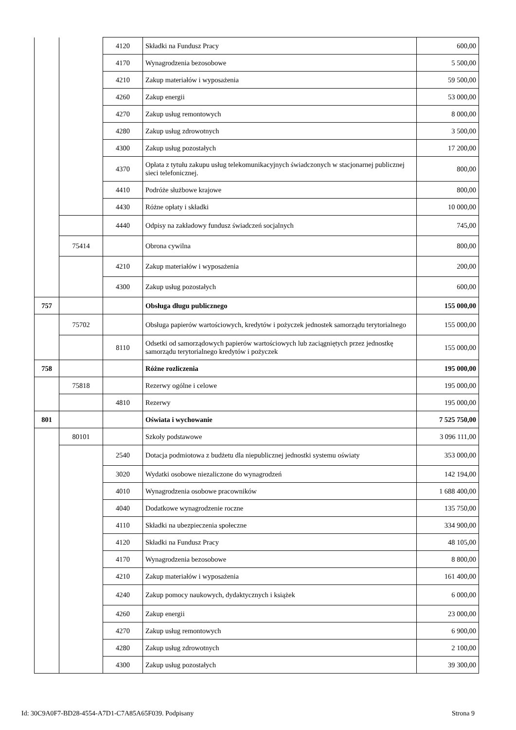| | | 4120 | Składki na Fundusz Pracy | 600,00 |
| | | 4170 | Wynagrodzenia bezosobowe | 5 500,00 |
| | | 4210 | Zakup materiałów i wyposażenia | 59 500,00 |
| | | 4260 | Zakup energii | 53 000,00 |
| | | 4270 | Zakup usług remontowych | 8 000,00 |
| | | 4280 | Zakup usług zdrowotnych | 3 500,00 |
| | | 4300 | Zakup usług pozostałych | 17 200,00 |
| | | 4370 | Opłata z tytułu zakupu usług telekomunikacyjnych świadczonych w stacjonarnej publicznej sieci telefonicznej. | 800,00 |
| | | 4410 | Podróże służbowe krajowe | 800,00 |
| | | 4430 | Różne opłaty i składki | 10 000,00 |
| | | 4440 | Odpisy na zakładowy fundusz świadczeń socjalnych | 745,00 |
| | 75414 | | Obrona cywilna | 800,00 |
| | | 4210 | Zakup materiałów i wyposażenia | 200,00 |
| | | 4300 | Zakup usług pozostałych | 600,00 |
| 757 | | | Obsługa długu publicznego | 155 000,00 |
| | 75702 | | Obsługa papierów wartościowych, kredytów i pożyczek jednostek samorządu terytorialnego | 155 000,00 |
| | | 8110 | Odsetki od samorządowych papierów wartościowych lub zaciągniętych przez jednostkę samorządu terytorialnego kredytów i pożyczek | 155 000,00 |
| 758 | | | Różne rozliczenia | 195 000,00 |
| | 75818 | | Rezerwy ogólne i celowe | 195 000,00 |
| | | 4810 | Rezerwy | 195 000,00 |
| 801 | | | Oświata i wychowanie | 7 525 750,00 |
| | 80101 | | Szkoły podstawowe | 3 096 111,00 |
| | | 2540 | Dotacja podmiotowa z budżetu dla niepublicznej jednostki systemu oświaty | 353 000,00 |
| | | 3020 | Wydatki osobowe niezaliczone do wynagrodzeń | 142 194,00 |
| | | 4010 | Wynagrodzenia osobowe pracowników | 1 688 400,00 |
| | | 4040 | Dodatkowe wynagrodzenie roczne | 135 750,00 |
| | | 4110 | Składki na ubezpieczenia społeczne | 334 900,00 |
| | | 4120 | Składki na Fundusz Pracy | 48 105,00 |
| | | 4170 | Wynagrodzenia bezosobowe | 8 800,00 |
| | | 4210 | Zakup materiałów i wyposażenia | 161 400,00 |
| | | 4240 | Zakup pomocy naukowych, dydaktycznych i książek | 6 000,00 |
| | | 4260 | Zakup energii | 23 000,00 |
| | | 4270 | Zakup usług remontowych | 6 900,00 |
| | | 4280 | Zakup usług zdrowotnych | 2 100,00 |
| | | 4300 | Zakup usług pozostałych | 39 300,00 |
Id: 30C9A0F7-BD28-4554-A7D1-C7A85A65F039. Podpisany Strona 9